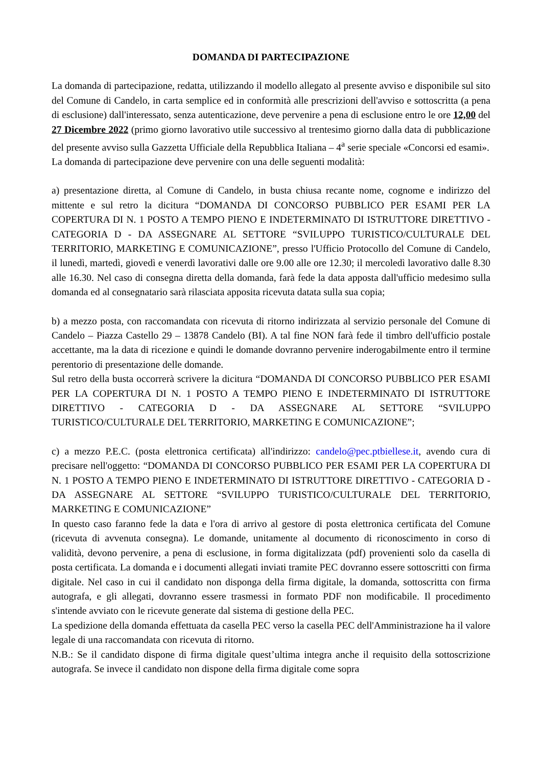DOMANDA DI PARTECIPAZIONE
La domanda di partecipazione, redatta, utilizzando il modello allegato al presente avviso e disponibile sul sito del Comune di Candelo, in carta semplice ed in conformità alle prescrizioni dell'avviso e sottoscritta (a pena di esclusione) dall'interessato, senza autenticazione, deve pervenire a pena di esclusione entro le ore 12,00 del 27 Dicembre 2022 (primo giorno lavorativo utile successivo al trentesimo giorno dalla data di pubblicazione del presente avviso sulla Gazzetta Ufficiale della Repubblica Italiana – 4<sup>a</sup> serie speciale «Concorsi ed esami».
La domanda di partecipazione deve pervenire con una delle seguenti modalità:
a) presentazione diretta, al Comune di Candelo, in busta chiusa recante nome, cognome e indirizzo del mittente e sul retro la dicitura “DOMANDA DI CONCORSO PUBBLICO PER ESAMI PER LA COPERTURA DI N. 1 POSTO A TEMPO PIENO E INDETERMINATO DI ISTRUTTORE DIRETTIVO - CATEGORIA D - DA ASSEGNARE AL SETTORE “SVILUPPO TURISTICO/CULTURALE DEL TERRITORIO, MARKETING E COMUNICAZIONE”, presso l'Ufficio Protocollo del Comune di Candelo, il lunedì, martedì, giovedì e venerdì lavorativi dalle ore 9.00 alle ore 12.30; il mercoledì lavorativo dalle 8.30 alle 16.30. Nel caso di consegna diretta della domanda, farà fede la data apposta dall'ufficio medesimo sulla domanda ed al consegnatario sarà rilasciata apposita ricevuta datata sulla sua copia;
b) a mezzo posta, con raccomandata con ricevuta di ritorno indirizzata al servizio personale del Comune di Candelo – Piazza Castello 29 – 13878 Candelo (BI). A tal fine NON farà fede il timbro dell'ufficio postale accettante, ma la data di ricezione e quindi le domande dovranno pervenire inderogabilmente entro il termine perentorio di presentazione delle domande.
Sul retro della busta occorrerà scrivere la dicitura “DOMANDA DI CONCORSO PUBBLICO PER ESAMI PER LA COPERTURA DI N. 1 POSTO A TEMPO PIENO E INDETERMINATO DI ISTRUTTORE DIRETTIVO - CATEGORIA D - DA ASSEGNARE AL SETTORE “SVILUPPO TURISTICO/CULTURALE DEL TERRITORIO, MARKETING E COMUNICAZIONE”;
c) a mezzo P.E.C. (posta elettronica certificata) all'indirizzo: candelo@pec.ptbiellese.it, avendo cura di precisare nell'oggetto: “DOMANDA DI CONCORSO PUBBLICO PER ESAMI PER LA COPERTURA DI N. 1 POSTO A TEMPO PIENO E INDETERMINATO DI ISTRUTTORE DIRETTIVO - CATEGORIA D - DA ASSEGNARE AL SETTORE “SVILUPPO TURISTICO/CULTURALE DEL TERRITORIO, MARKETING E COMUNICAZIONE”
In questo caso faranno fede la data e l'ora di arrivo al gestore di posta elettronica certificata del Comune (ricevuta di avvenuta consegna). Le domande, unitamente al documento di riconoscimento in corso di validità, devono pervenire, a pena di esclusione, in forma digitalizzata (pdf) provenienti solo da casella di posta certificata. La domanda e i documenti allegati inviati tramite PEC dovranno essere sottoscritti con firma digitale. Nel caso in cui il candidato non disponga della firma digitale, la domanda, sottoscritta con firma autografa, e gli allegati, dovranno essere trasmessi in formato PDF non modificabile. Il procedimento s'intende avviato con le ricevute generate dal sistema di gestione della PEC.
La spedizione della domanda effettuata da casella PEC verso la casella PEC dell'Amministrazione ha il valore legale di una raccomandata con ricevuta di ritorno.
N.B.: Se il candidato dispone di firma digitale quest’ultima integra anche il requisito della sottoscrizione autografa. Se invece il candidato non dispone della firma digitale come sopra